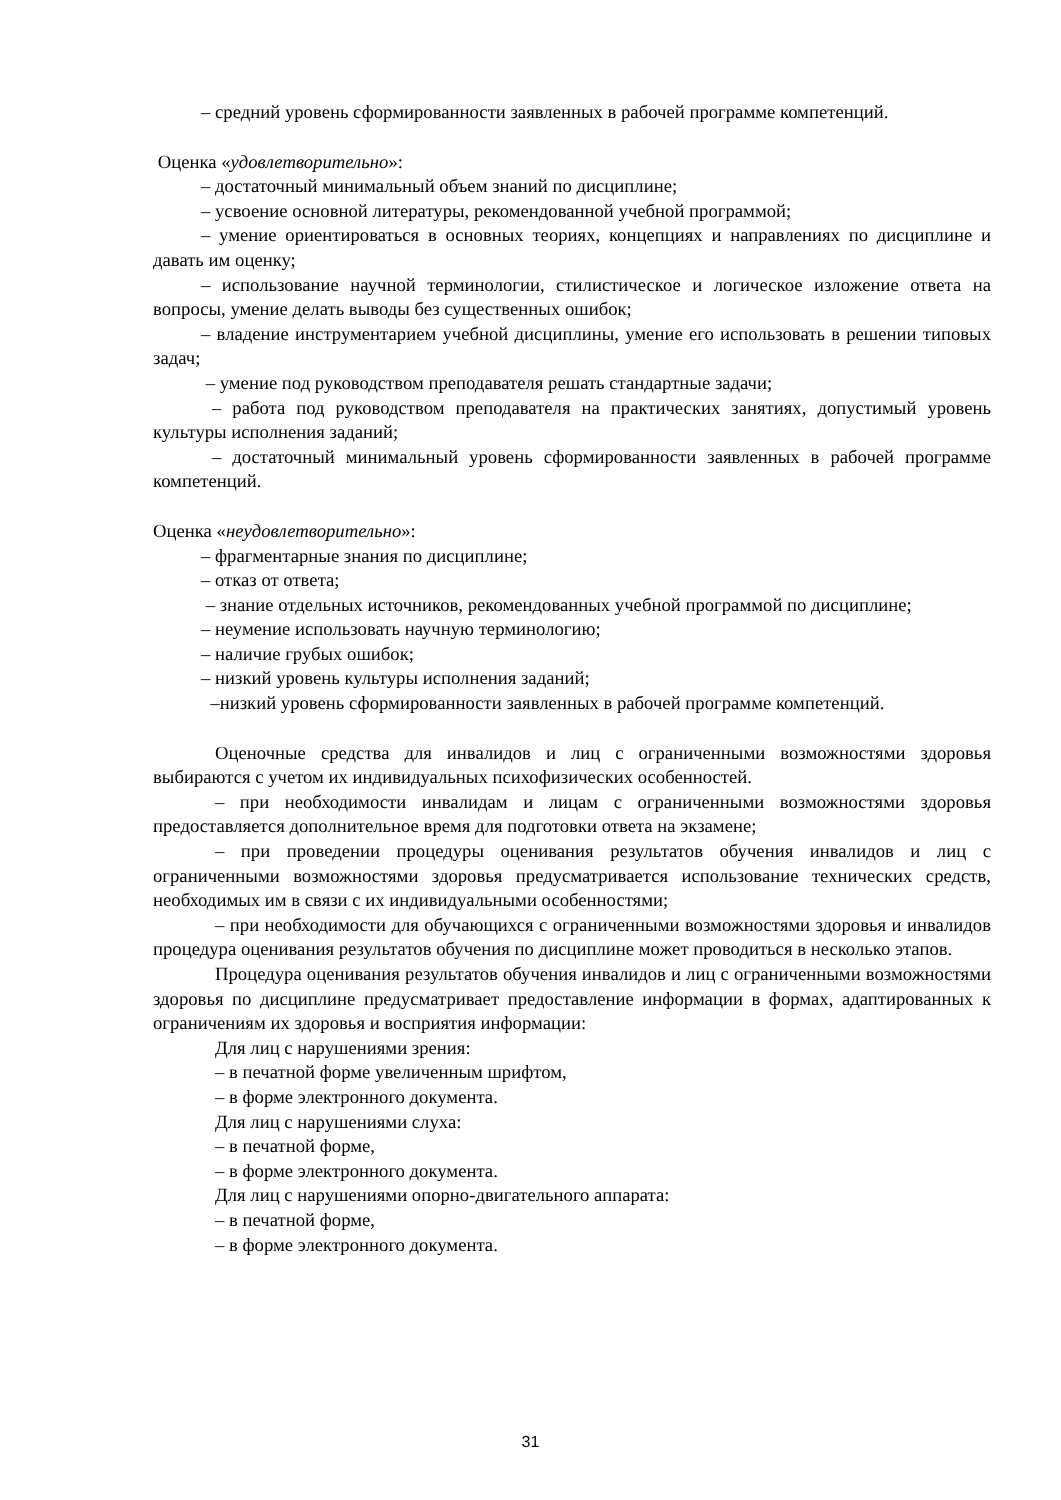– средний уровень сформированности заявленных в рабочей программе компетенций.
Оценка «удовлетворительно»:
– достаточный минимальный объем знаний по дисциплине;
– усвоение основной литературы, рекомендованной учебной программой;
– умение ориентироваться в основных теориях, концепциях и направлениях по дисциплине и давать им оценку;
– использование научной терминологии, стилистическое и логическое изложение ответа на вопросы, умение делать выводы без существенных ошибок;
– владение инструментарием учебной дисциплины, умение его использовать в решении типовых задач;
– умение под руководством преподавателя решать стандартные задачи;
– работа под руководством преподавателя на практических занятиях, допустимый уровень культуры исполнения заданий;
– достаточный минимальный уровень сформированности заявленных в рабочей программе компетенций.
Оценка «неудовлетворительно»:
– фрагментарные знания по дисциплине;
– отказ от ответа;
– знание отдельных источников, рекомендованных учебной программой по дисциплине;
– неумение использовать научную терминологию;
– наличие грубых ошибок;
– низкий уровень культуры исполнения заданий;
–низкий уровень сформированности заявленных в рабочей программе компетенций.
Оценочные средства для инвалидов и лиц с ограниченными возможностями здоровья выбираются с учетом их индивидуальных психофизических особенностей.
– при необходимости инвалидам и лицам с ограниченными возможностями здоровья предоставляется дополнительное время для подготовки ответа на экзамене;
– при проведении процедуры оценивания результатов обучения инвалидов и лиц с ограниченными возможностями здоровья предусматривается использование технических средств, необходимых им в связи с их индивидуальными особенностями;
– при необходимости для обучающихся с ограниченными возможностями здоровья и инвалидов процедура оценивания результатов обучения по дисциплине может проводиться в несколько этапов.
Процедура оценивания результатов обучения инвалидов и лиц с ограниченными возможностями здоровья по дисциплине предусматривает предоставление информации в формах, адаптированных к ограничениям их здоровья и восприятия информации:
Для лиц с нарушениями зрения:
– в печатной форме увеличенным шрифтом,
– в форме электронного документа.
Для лиц с нарушениями слуха:
– в печатной форме,
– в форме электронного документа.
Для лиц с нарушениями опорно-двигательного аппарата:
– в печатной форме,
– в форме электронного документа.
31